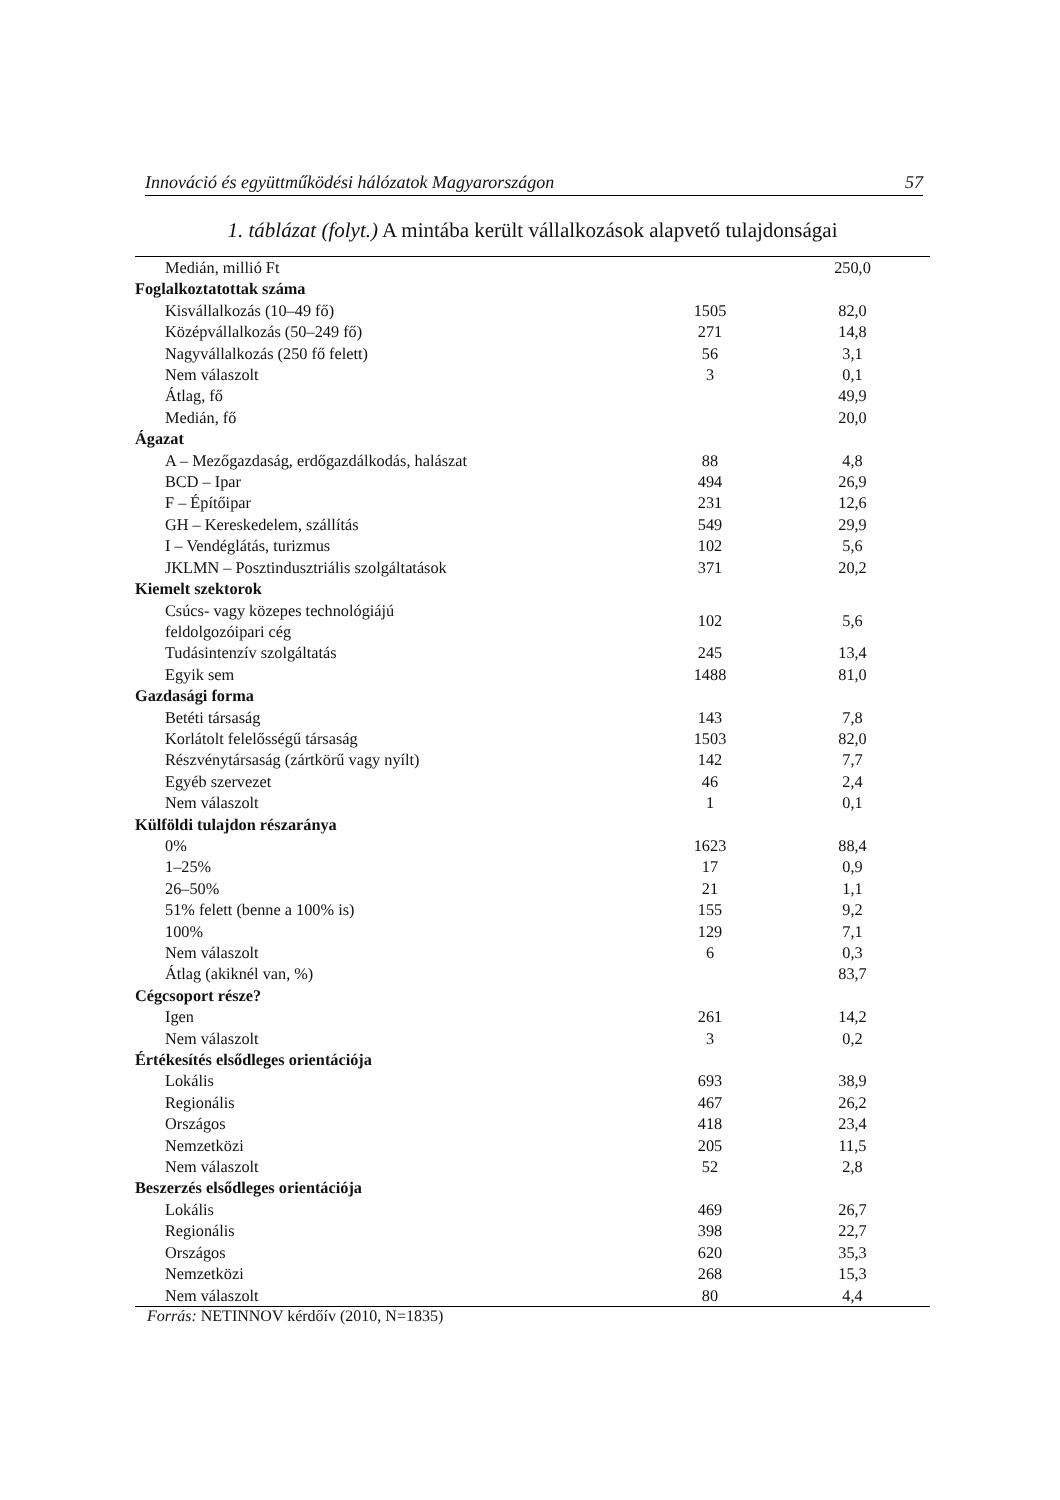Innováció és együttműködési hálózatok Magyarországon 57
1. táblázat (folyt.) A mintába került vállalkozások alapvető tulajdonságai
| Medián, millió Ft | | 250,0 |
| Foglalkoztatottak száma | | |
| Kisvállalkozás (10–49 fő) | 1505 | 82,0 |
| Középvállalkozás (50–249 fő) | 271 | 14,8 |
| Nagyvállalkozás (250 fő felett) | 56 | 3,1 |
| Nem válaszolt | 3 | 0,1 |
| Átlag, fő | | 49,9 |
| Medián, fő | | 20,0 |
| Ágazat | | |
| A – Mezőgazdaság, erdőgazdálkodás, halászat | 88 | 4,8 |
| BCD – Ipar | 494 | 26,9 |
| F – Építőipar | 231 | 12,6 |
| GH – Kereskedelem, szállítás | 549 | 29,9 |
| I – Vendéglátás, turizmus | 102 | 5,6 |
| JKLMN – Posztindusztriális szolgáltatások | 371 | 20,2 |
| Kiemelt szektorok | | |
| Csúcs- vagy közepes technológiájú feldolgozóipari cég | 102 | 5,6 |
| Tudásintenzív szolgáltatás | 245 | 13,4 |
| Egyik sem | 1488 | 81,0 |
| Gazdasági forma | | |
| Betéti társaság | 143 | 7,8 |
| Korlátolt felelősségű társaság | 1503 | 82,0 |
| Részvénytársaság (zártkörű vagy nyílt) | 142 | 7,7 |
| Egyéb szervezet | 46 | 2,4 |
| Nem válaszolt | 1 | 0,1 |
| Külföldi tulajdon részaránya | | |
| 0% | 1623 | 88,4 |
| 1–25% | 17 | 0,9 |
| 26–50% | 21 | 1,1 |
| 51% felett (benne a 100% is) | 155 | 9,2 |
| 100% | 129 | 7,1 |
| Nem válaszolt | 6 | 0,3 |
| Átlag (akiknél van, %) | | 83,7 |
| Cégcsoport része? | | |
| Igen | 261 | 14,2 |
| Nem válaszolt | 3 | 0,2 |
| Értékesítés elsődleges orientációja | | |
| Lokális | 693 | 38,9 |
| Regionális | 467 | 26,2 |
| Országos | 418 | 23,4 |
| Nemzetközi | 205 | 11,5 |
| Nem válaszolt | 52 | 2,8 |
| Beszerzés elsődleges orientációja | | |
| Lokális | 469 | 26,7 |
| Regionális | 398 | 22,7 |
| Országos | 620 | 35,3 |
| Nemzetközi | 268 | 15,3 |
| Nem válaszolt | 80 | 4,4 |
Forrás: NETINNOV kérdőív (2010, N=1835)